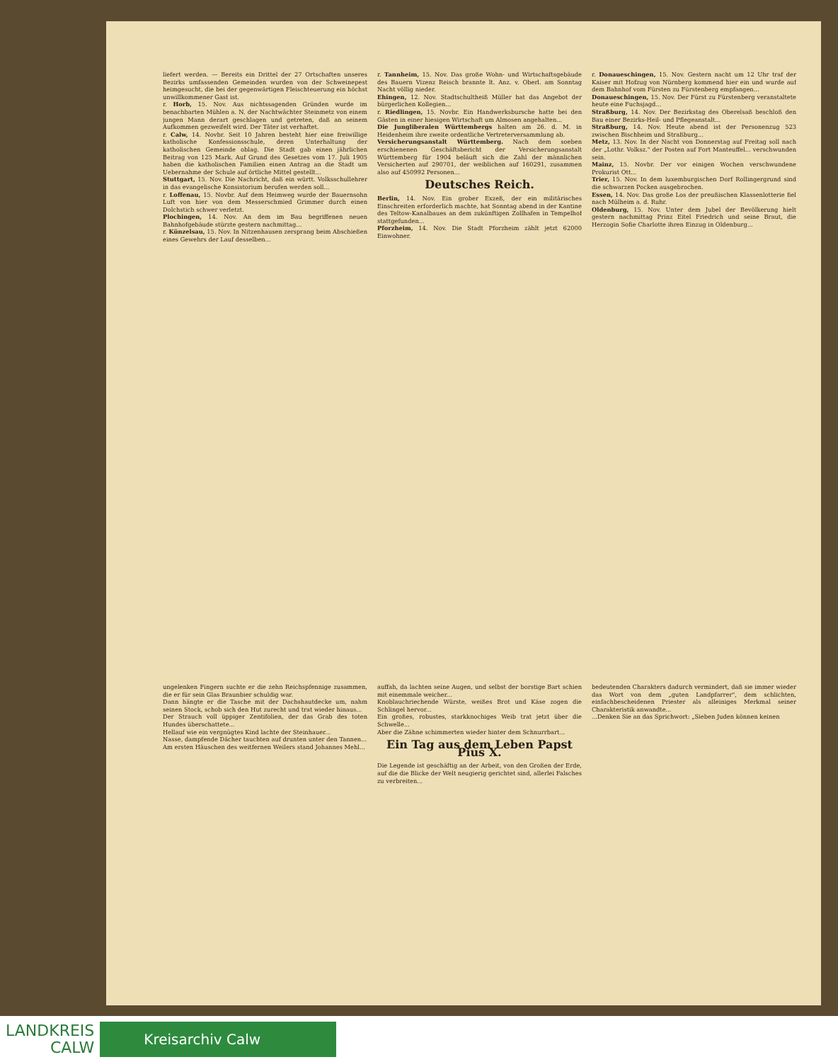liefert werden. — Bereits ein Drittel der 27 Ortschaften unseres Bezirks umfassenden Gemeinden wurden von der Schweinepest heimgesucht, die bei der gegenwärtigen Fleischteuerung ein höchst unwillkommener Gast ist.
r. Horb, 15. Nov. Aus nichtssagenden Gründen wurde im benachbarten Mühlen a. N. der Nachtwächter Steinmetz von einem jungen Mann derart geschlagen und getreten, daß an seinem Aufkommen gezweifelt wird. Der Täter ist verhaftet.
r. Calw, 14. Novbr. Seit 10 Jahren besteht hier eine freiwillige katholische Konfessionsschule, deren Unterhaltung der katholischen Gemeinde oblag. Die Stadt gab einen jährlichen Beitrag von 125 Mark. Auf Grund des Gesetzes vom 17. Juli 1905 haben die katholischen Familien einen Antrag an die Stadt um Uebernahme der Schule auf örtliche Mittel gestellt...
Stuttgart, 15. Nov. Die Nachricht, daß ein württ. Volksschullehrer in das evangelische Konsistorium berufen werden soll...
r. Loffenau, 15. Novbr. Auf dem Heimweg wurde der Bauernsohn Luft von hier von dem Messerschmied Grimmer durch einen Dolchstich schwer verletzt.
Plochingen, 14. Nov. An dem im Bau begriffenen neuen Bahnhofgebäude stürzte gestern nachmittag...
r. Künzelsau, 15. Nov. In Nitzenhausen zersprang beim Abschießen eines Gewehrs der Lauf desselben...
r. Tannheim, 15. Nov. Das große Wohn- und Wirtschaftsgebäude des Bauern Vizenz Reisch brannte lt. Anz. v. Oberl. am Sonntag Nacht völlig nieder.
Ehingen, 12. Nov. Stadtschultheiß Müller hat das Angebot der bürgerlichen Kollegien...
r. Riedlingen, 15. Novbr. Ein Handwerksbursche hatte bei den Gästen in einer hiesigen Wirtschaft um Almosen angehalten...
Die Jungliberalen Württembergs halten am 26. d. M. in Heidenheim ihre zweite ordentliche Vertreterversammlung ab.
Versicherungsanstalt Württemberg. Nach dem soeben erschienenen Geschäftsbericht der Versicherungsanstalt Württemberg für 1904 beläuft sich die Zahl der männlichen Versicherten auf 290701, der weiblichen auf 160291, zusammen also auf 450992 Personen...
Deutsches Reich.
Berlin, 14. Nov. Ein grober Exzeß, der ein militärisches Einschreiten erforderlich machte, hat Sonntag abend in der Kantine des Teltow-Kanalbaues an dem zukünftigen Zollhafen in Tempelhof stattgefunden...
Pforzheim, 14. Nov. Die Stadt Pforzheim zählt jetzt 62000 Einwohner.
r. Donaueschingen, 15. Nov. Gestern nacht um 12 Uhr traf der Kaiser mit Hofzug von Nürnberg kommend hier ein und wurde auf dem Bahnhof vom Fürsten zu Fürstenberg empfangen...
Donaueschingen, 15. Nov. Der Fürst zu Fürstenberg veranstaltete heute eine Fuchsjagd...
Straßburg, 14. Nov. Der Bezirkstag des Oberelsaß beschloß den Bau einer Bezirks-Heil- und Pflegeanstalt...
Straßburg, 14. Nov. Heute abend ist der Personenzug 523 zwischen Bischheim und Straßburg...
Metz, 13. Nov. In der Nacht von Donnerstag auf Freitag soll nach der „Lothr. Volksz." der Posten auf Fort Manteuffel... verschwunden sein.
Mainz, 15. Novbr. Der vor einigen Wochen verschwundene Prokurist Ott...
Trier, 15. Nov. In dem luxemburgischen Dorf Rollingergrund sind die schwarzen Pocken ausgebrochen.
Essen, 14. Nov. Das große Los der preußischen Klassenlotterie fiel nach Mülheim a. d. Ruhr.
Oldenburg, 15. Nov. Unter dem Jubel der Bevölkerung hielt gestern nachmittag Prinz Eitel Friedrich und seine Braut, die Herzogin Sofie Charlotte ihren Einzug in Oldenburg...
ungelenken Fingern suchte er die zehn Reichspfennige zusammen, die er für sein Glas Braunbier schuldig war.
Dann hängte er die Tasche mit der Dachshautdecke um, nahm seinen Stock, schob sich den Hut zurecht und trat wieder hinaus...
Der Strauch voll üppiger Zentifolien, der das Grab des toten Hundes überschattete...
Hellauf wie ein vergnügtes Kind lachte der Steinhauer...
Nasse, dampfende Dächer tauchten auf drunten unter den Tannen...
Am ersten Häuschen des weitfernen Weilers stand Johannes Mehl...
auffah, da lachten seine Augen, und selbst der borstige Bart schien mit einemmale weicher...
Knoblauchriechende Würste, weißes Brot und Käse zogen die Schlingel hervor...
Ein großes, robustes, starkknochiges Weib trat jetzt über die Schwelle...
Aber die Zähne schimmerten wieder hinter dem Schnurrbart...
Ein Tag aus dem Leben Papst Pius X.
Die Legende ist geschäftig an der Arbeit, von den Großen der Erde, auf die die Blicke der Welt neugierig gerichtet sind, allerlei Falsches zu verbreiten...
bedeutenden Charakters dadurch vermindert, daß sie immer wieder das Wort von dem „guten Landpfarrer", dem schlichten, einfachbescheidenen Priester als alleiniges Merkmal seiner Charakteristik anwandte...
...Denken Sie an das Sprichwort: „Sieben Juden können keinen
LANDKREIS
CALW
Kreisarchiv Calw